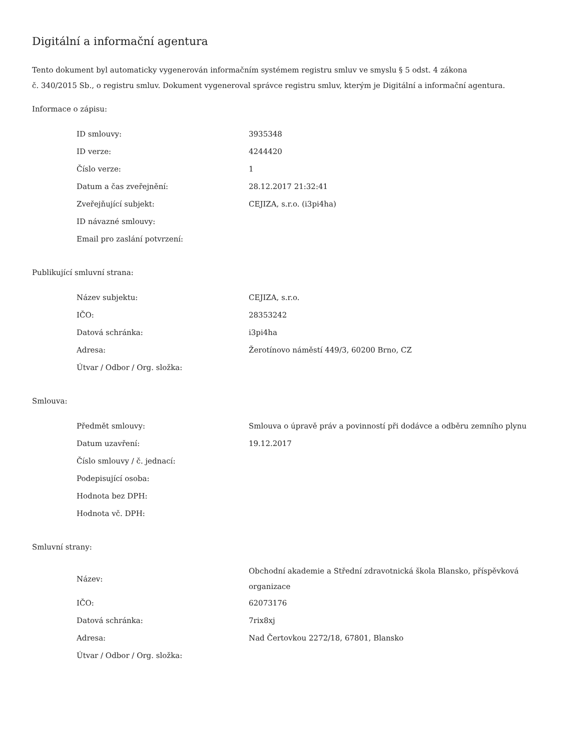Digitální a informační agentura
Tento dokument byl automaticky vygenerován informačním systémem registru smluv ve smyslu § 5 odst. 4 zákona
č. 340/2015 Sb., o registru smluv. Dokument vygeneroval správce registru smluv, kterým je Digitální a informační agentura.
Informace o zápisu:
| ID smlouvy: | 3935348 |
| ID verze: | 4244420 |
| Číslo verze: | 1 |
| Datum a čas zveřejnění: | 28.12.2017 21:32:41 |
| Zveřejňující subjekt: | CEJIZA, s.r.o. (i3pi4ha) |
| ID návazné smlouvy: | |
| Email pro zaslání potvrzení: | |
Publikující smluvní strana:
| Název subjektu: | CEJIZA, s.r.o. |
| IČO: | 28353242 |
| Datová schránka: | i3pi4ha |
| Adresa: | Žerotínovo náměstí 449/3, 60200 Brno, CZ |
| Útvar / Odbor / Org. složka: | |
Smlouva:
| Předmět smlouvy: | Smlouva o úpravě práv a povinností při dodávce a odběru zemního plynu |
| Datum uzavření: | 19.12.2017 |
| Číslo smlouvy / č. jednací: | |
| Podepisující osoba: | |
| Hodnota bez DPH: | |
| Hodnota vč. DPH: | |
Smluvní strany:
| Název: | Obchodní akademie a Střední zdravotnická škola Blansko, příspěvková organizace |
| IČO: | 62073176 |
| Datová schránka: | 7rix8xj |
| Adresa: | Nad Čertovkou 2272/18, 67801, Blansko |
| Útvar / Odbor / Org. složka: | |